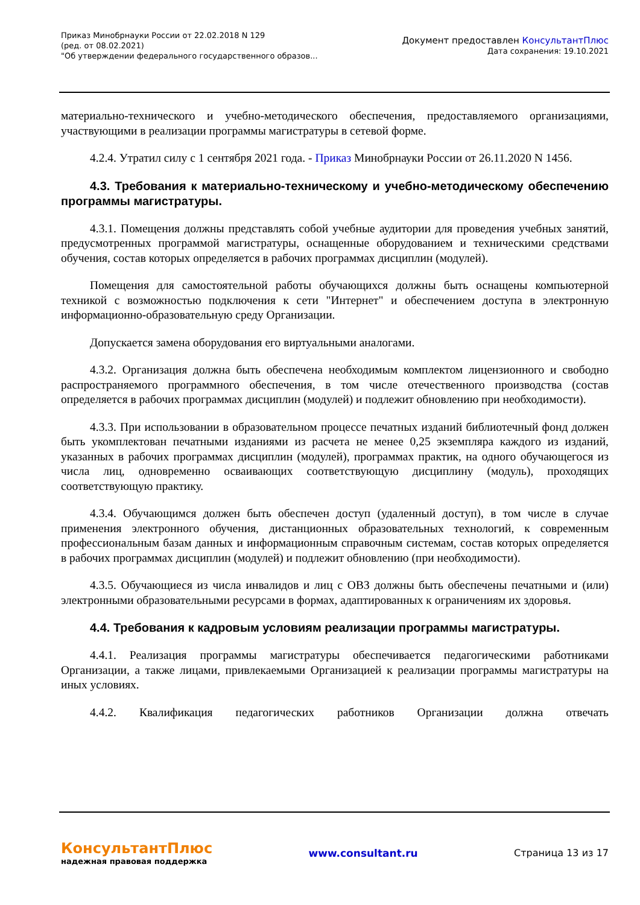Приказ Минобрнауки России от 22.02.2018 N 129
(ред. от 08.02.2021)
"Об утверждении федерального государственного образов...
Документ предоставлен КонсультантПлюс
Дата сохранения: 19.10.2021
материально-технического и учебно-методического обеспечения, предоставляемого организациями, участвующими в реализации программы магистратуры в сетевой форме.
4.2.4. Утратил силу с 1 сентября 2021 года. - Приказ Минобрнауки России от 26.11.2020 N 1456.
4.3. Требования к материально-техническому и учебно-методическому обеспечению программы магистратуры.
4.3.1. Помещения должны представлять собой учебные аудитории для проведения учебных занятий, предусмотренных программой магистратуры, оснащенные оборудованием и техническими средствами обучения, состав которых определяется в рабочих программах дисциплин (модулей).
Помещения для самостоятельной работы обучающихся должны быть оснащены компьютерной техникой с возможностью подключения к сети "Интернет" и обеспечением доступа в электронную информационно-образовательную среду Организации.
Допускается замена оборудования его виртуальными аналогами.
4.3.2. Организация должна быть обеспечена необходимым комплектом лицензионного и свободно распространяемого программного обеспечения, в том числе отечественного производства (состав определяется в рабочих программах дисциплин (модулей) и подлежит обновлению при необходимости).
4.3.3. При использовании в образовательном процессе печатных изданий библиотечный фонд должен быть укомплектован печатными изданиями из расчета не менее 0,25 экземпляра каждого из изданий, указанных в рабочих программах дисциплин (модулей), программах практик, на одного обучающегося из числа лиц, одновременно осваивающих соответствующую дисциплину (модуль), проходящих соответствующую практику.
4.3.4. Обучающимся должен быть обеспечен доступ (удаленный доступ), в том числе в случае применения электронного обучения, дистанционных образовательных технологий, к современным профессиональным базам данных и информационным справочным системам, состав которых определяется в рабочих программах дисциплин (модулей) и подлежит обновлению (при необходимости).
4.3.5. Обучающиеся из числа инвалидов и лиц с ОВЗ должны быть обеспечены печатными и (или) электронными образовательными ресурсами в формах, адаптированных к ограничениям их здоровья.
4.4. Требования к кадровым условиям реализации программы магистратуры.
4.4.1. Реализация программы магистратуры обеспечивается педагогическими работниками Организации, а также лицами, привлекаемыми Организацией к реализации программы магистратуры на иных условиях.
4.4.2. Квалификация педагогических работников Организации должна отвечать
КонсультантПлюс
надежная правовая поддержка
www.consultant.ru Страница 13 из 17